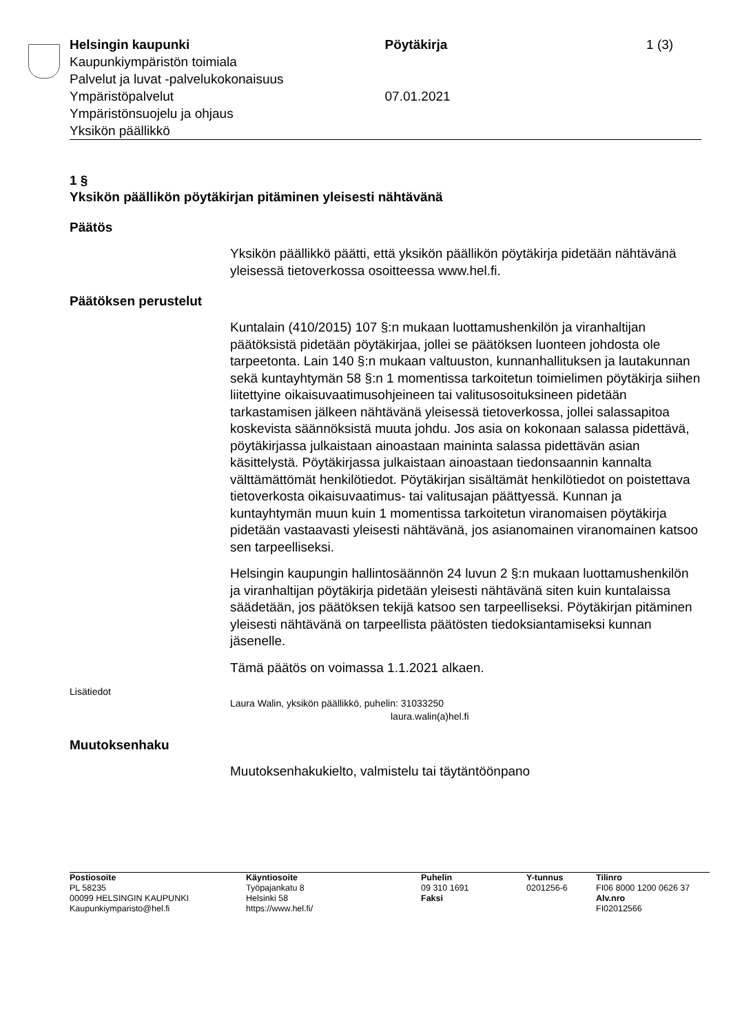Helsingin kaupunki
Kaupunkiympäristön toimiala
Palvelut ja luvat -palvelukokonaisuus
Ympäristöpalvelut
Ympäristönsuojelu ja ohjaus
Yksikön päällikkö
Pöytäkirja
07.01.2021
1 (3)
1 §
Yksikön päällikön pöytäkirjan pitäminen yleisesti nähtävänä
Päätös
Yksikön päällikkö päätti, että yksikön päällikön pöytäkirja pidetään nähtävänä yleisessä tietoverkossa osoitteessa www.hel.fi.
Päätöksen perustelut
Kuntalain (410/2015) 107 §:n mukaan luottamushenkilön ja viranhaltijan päätöksistä pidetään pöytäkirjaa, jollei se päätöksen luonteen johdosta ole tarpeetonta. Lain 140 §:n mukaan valtuuston, kunnanhallituksen ja lautakunnan sekä kuntayhtymän 58 §:n 1 momentissa tarkoitetun toimielimen pöytäkirja siihen liitettyine oikaisuvaatimusohjeineen tai valitusosoituksineen pidetään tarkastamisen jälkeen nähtävänä yleisessä tietoverkossa, jollei salassapitoa koskevista säännöksistä muuta johdu. Jos asia on kokonaan salassa pidettävä, pöytäkirjassa julkaistaan ainoastaan maininta salassa pidettävän asian käsittelystä. Pöytäkirjassa julkaistaan ainoastaan tiedonsaannin kannalta välttämättömät henkilötiedot. Pöytäkirjan sisältämät henkilötiedot on poistettava tietoverkosta oikaisuvaatimus- tai valitusajan päättyessä. Kunnan ja kuntayhtymän muun kuin 1 momentissa tarkoitetun viranomaisen pöytäkirja pidetään vastaavasti yleisesti nähtävänä, jos asianomainen viranomainen katsoo sen tarpeelliseksi.
Helsingin kaupungin hallintosäännön 24 luvun 2 §:n mukaan luottamushenkilön ja viranhaltijan pöytäkirja pidetään yleisesti nähtävänä siten kuin kuntalaissa säädetään, jos päätöksen tekijä katsoo sen tarpeelliseksi. Pöytäkirjan pitäminen yleisesti nähtävänä on tarpeellista päätösten tiedoksiantamiseksi kunnan jäsenelle.
Tämä päätös on voimassa 1.1.2021 alkaen.
Lisätiedot
Laura Walin, yksikön päällikkö, puhelin: 31033250
laura.walin(a)hel.fi
Muutoksenhaku
Muutoksenhakukielto, valmistelu tai täytäntöönpano
Postiosoite
PL 58235
00099 HELSINGIN KAUPUNKI
Kaupunkiymparisto@hel.fi
Käyntiosoite
Työpajankatu 8
Helsinki 58
https://www.hel.fi/
Puhelin
09 310 1691
Faksi
Y-tunnus
0201256-6
Tilinro
FI06 8000 1200 0626 37
Alv.nro
FI02012566